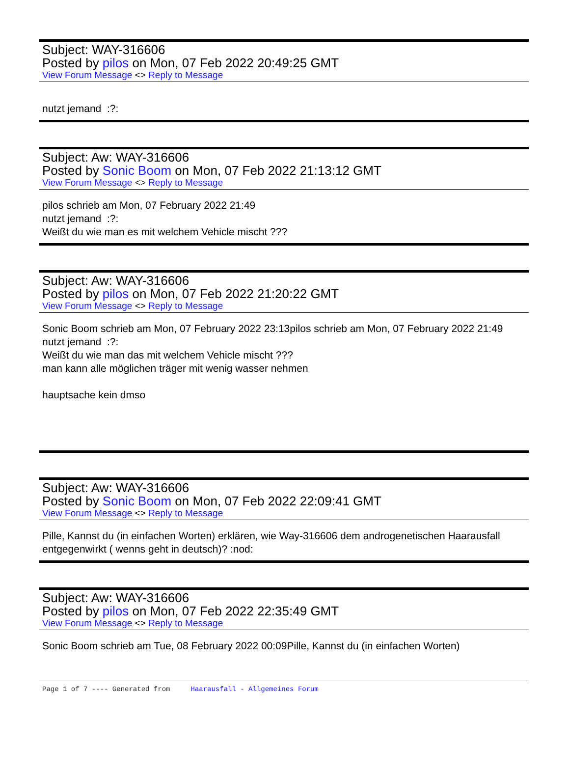Subject: WAY-316606
Posted by pilos on Mon, 07 Feb 2022 20:49:25 GMT
View Forum Message <> Reply to Message
nutzt jemand :?:
Subject: Aw: WAY-316606
Posted by Sonic Boom on Mon, 07 Feb 2022 21:13:12 GMT
View Forum Message <> Reply to Message
pilos schrieb am Mon, 07 February 2022 21:49
nutzt jemand :?:
Weißt du wie man es mit welchem Vehicle mischt ???
Subject: Aw: WAY-316606
Posted by pilos on Mon, 07 Feb 2022 21:20:22 GMT
View Forum Message <> Reply to Message
Sonic Boom schrieb am Mon, 07 February 2022 23:13pilos schrieb am Mon, 07 February 2022 21:49
nutzt jemand :?:
Weißt du wie man das mit welchem Vehicle mischt ???
man kann alle möglichen träger mit wenig wasser nehmen
hauptsache kein dmso
Subject: Aw: WAY-316606
Posted by Sonic Boom on Mon, 07 Feb 2022 22:09:41 GMT
View Forum Message <> Reply to Message
Pille, Kannst du (in einfachen Worten) erklären, wie Way-316606 dem androgenetischen Haarausfall entgegenwirkt ( wenns geht in deutsch)? :nod:
Subject: Aw: WAY-316606
Posted by pilos on Mon, 07 Feb 2022 22:35:49 GMT
View Forum Message <> Reply to Message
Sonic Boom schrieb am Tue, 08 February 2022 00:09Pille, Kannst du (in einfachen Worten)
Page 1 of 7 ---- Generated from Haarausfall - Allgemeines Forum